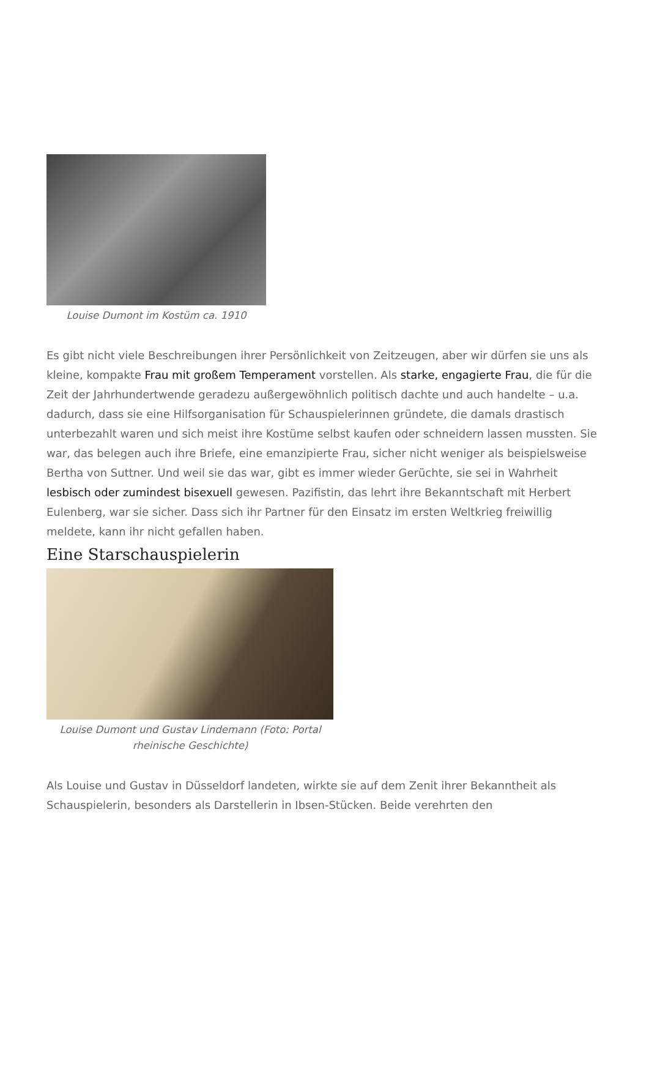Louise Dumont im Kostüm ca. 1910
Es gibt nicht viele Beschreibungen ihrer Persönlichkeit von Zeitzeugen, aber wir dürfen sie uns als kleine, kompakte Frau mit großem Temperament vorstellen. Als starke, engagierte Frau, die für die Zeit der Jahrhundertwende geradezu außergewöhnlich politisch dachte und auch handelte – u.a. dadurch, dass sie eine Hilfsorganisation für Schauspielerinnen gründete, die damals drastisch unterbezahlt waren und sich meist ihre Kostüme selbst kaufen oder schneidern lassen mussten. Sie war, das belegen auch ihre Briefe, eine emanzipierte Frau, sicher nicht weniger als beispielsweise Bertha von Suttner. Und weil sie das war, gibt es immer wieder Gerüchte, sie sei in Wahrheit lesbisch oder zumindest bisexuell gewesen. Pazifistin, das lehrt ihre Bekanntschaft mit Herbert Eulenberg, war sie sicher. Dass sich ihr Partner für den Einsatz im ersten Weltkrieg freiwillig meldete, kann ihr nicht gefallen haben.
Eine Starschauspielerin
Louise Dumont und Gustav Lindemann (Foto: Portal rheinische Geschichte)
Als Louise und Gustav in Düsseldorf landeten, wirkte sie auf dem Zenit ihrer Bekanntheit als Schauspielerin, besonders als Darstellerin in Ibsen-Stücken. Beide verehrten den